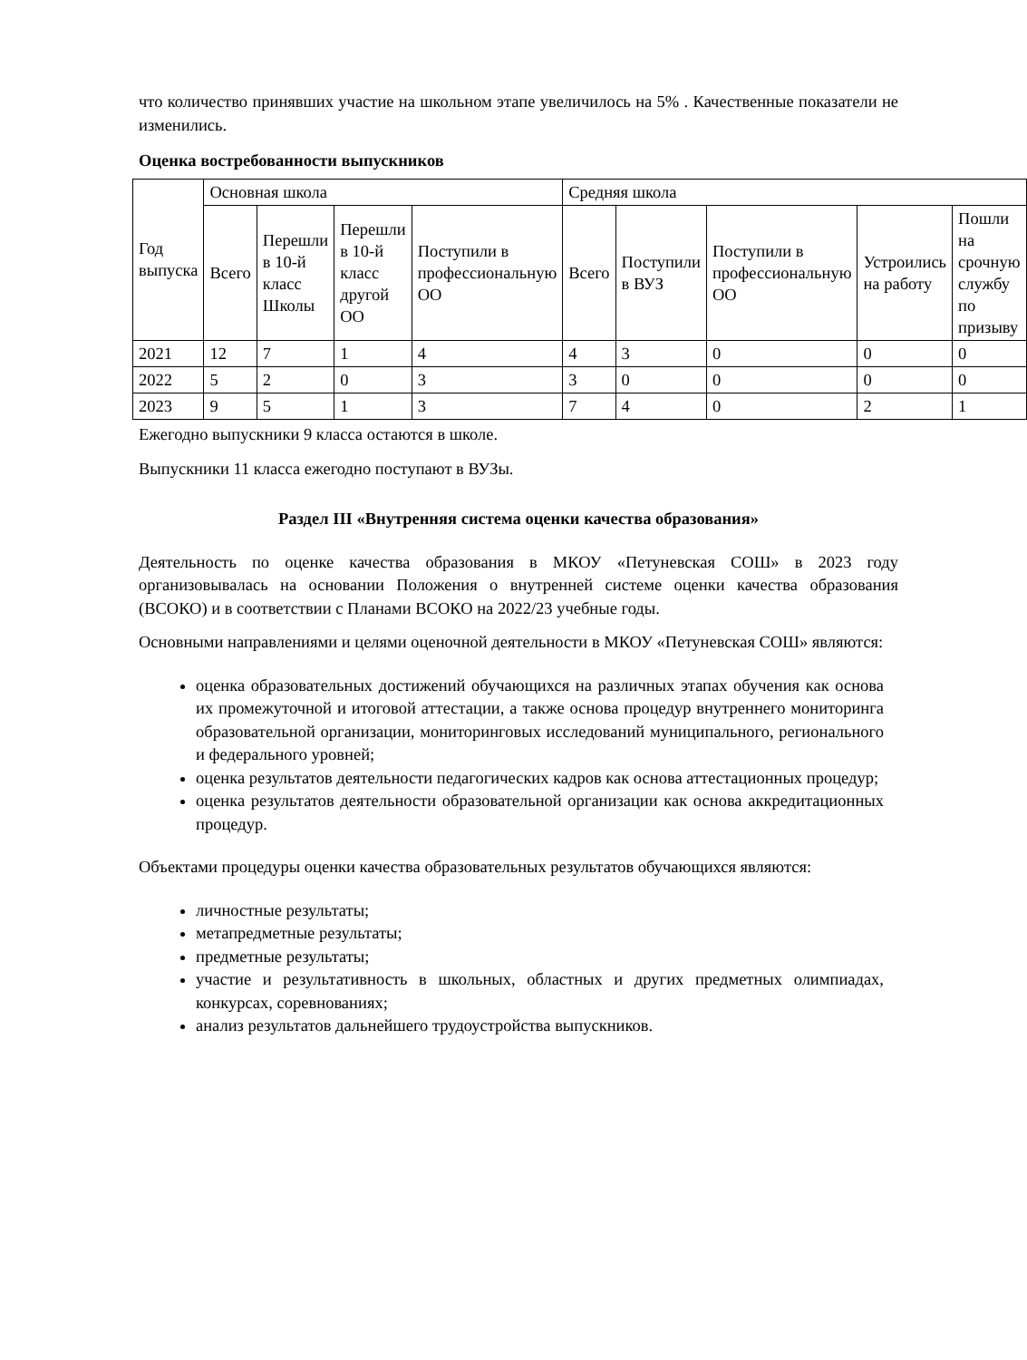что количество принявших участие на школьном этапе увеличилось на 5% . Качественные показатели не изменились.
Оценка востребованности выпускников
| Год выпуска | Основная школа | | | | Средняя школа | | | | |
| | Всего | Перешли в 10-й класс Школы | Перешли в 10-й класс другой ОО | Поступили в профессиональную ОО | Всего | Поступили в ВУЗ | Поступили в профессиональную ОО | Устроились на работу | Пошли на срочную службу по призыву |
| 2021 | 12 | 7 | 1 | 4 | 4 | 3 | 0 | 0 | 0 |
| 2022 | 5 | 2 | 0 | 3 | 3 | 0 | 0 | 0 | 0 |
| 2023 | 9 | 5 | 1 | 3 | 7 | 4 | 0 | 2 | 1 |
Ежегодно выпускники 9 класса остаются в школе.
Выпускники 11 класса ежегодно поступают в ВУЗы.
Раздел III «Внутренняя система оценки качества образования»
Деятельность по оценке качества образования в МКОУ «Петуневская СОШ» в 2023 году организовывалась на основании Положения о внутренней системе оценки качества образования (ВСОКО) и в соответствии с Планами ВСОКО на 2022/23 учебные годы.
Основными направлениями и целями оценочной деятельности в МКОУ «Петуневская СОШ» являются:
оценка образовательных достижений обучающихся на различных этапах обучения как основа их промежуточной и итоговой аттестации, а также основа процедур внутреннего мониторинга образовательной организации, мониторинговых исследований муниципального, регионального и федерального уровней;
оценка результатов деятельности педагогических кадров как основа аттестационных процедур;
оценка результатов деятельности образовательной организации как основа аккредитационных процедур.
Объектами процедуры оценки качества образовательных результатов обучающихся являются:
личностные результаты;
метапредметные результаты;
предметные результаты;
участие и результативность в школьных, областных и других предметных олимпиадах, конкурсах, соревнованиях;
анализ результатов дальнейшего трудоустройства выпускников.